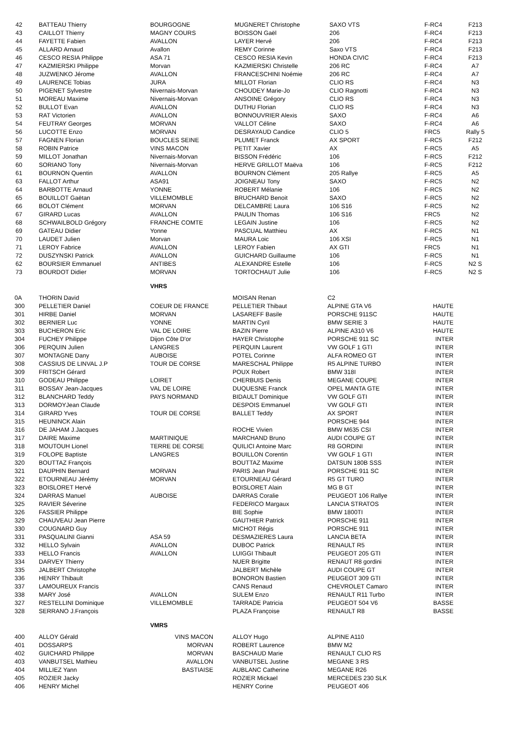| 42 | BATTEAU Thierry | BOURGOGNE | MUGNERET Christophe | SAXO VTS | F-RC4 | F213 |
| 43 | CAILLOT Thierry | MAGNY COURS | BOISSON Gaël | 206 | F-RC4 | F213 |
| 44 | FAYETTE Fabien | AVALLON | LAYER Hervé | 206 | F-RC4 | F213 |
| 45 | ALLARD Arnaud | Avallon | REMY Corinne | Saxo VTS | F-RC4 | F213 |
| 46 | CESCO RESIA Philippe | ASA 71 | CESCO RESIA Kevin | HONDA CIVIC | F-RC4 | F213 |
| 47 | KAZMIERSKI Philippe | Morvan | KAZMIERSKI Christelle | 206 RC | F-RC4 | A7 |
| 48 | JUZWENKO Jérome | AVALLON | FRANCESCHINI Noémie | 206 RC | F-RC4 | A7 |
| 49 | LAURENCE Tobias | JURA | MILLOT Florian | CLIO RS | F-RC4 | N3 |
| 50 | PIGENET Sylvestre | Nivernais-Morvan | CHOUDEY Marie-Jo | CLIO Ragnotti | F-RC4 | N3 |
| 51 | MOREAU Maxime | Nivernais-Morvan | ANSOINE Grégory | CLIO RS | F-RC4 | N3 |
| 52 | BULLOT Evan | AVALLON | DUTHU Florian | CLIO RS | F-RC4 | N3 |
| 53 | RAT Victorien | AVALLON | BONNOUVRIER Alexis | SAXO | F-RC4 | A6 |
| 54 | FEUTRAY Georges | MORVAN | VALLOT Céline | SAXO | F-RC4 | A6 |
| 56 | LUCOTTE Enzo | MORVAN | DESRAYAUD Candice | CLIO 5 | FRC5 | Rally 5 |
| 57 | FAGNEN Florian | BOUCLES SEINE | PLUMET Franck | AX SPORT | F-RC5 | F212 |
| 58 | ROBIN Patrice | VINS MACON | PETIT Xavier | AX | F-RC5 | A5 |
| 59 | MILLOT Jonathan | Nivernais-Morvan | BISSON Frédéric | 106 | F-RC5 | F212 |
| 60 | SORIANO Tony | Nivernais-Morvan | HERVE GRILLOT Maëva | 106 | F-RC5 | F212 |
| 61 | BOURNON Quentin | AVALLON | BOURNON Clément | 205 Rallye | F-RC5 | A5 |
| 63 | FALLOT Arthur | ASA91 | JOIGNEAU Tony | SAXO | F-RC5 | N2 |
| 64 | BARBOTTE Arnaud | YONNE | ROBERT Mélanie | 106 | F-RC5 | N2 |
| 65 | BOUILLOT Gaëtan | VILLEMOMBLE | BRUCHARD Benoit | SAXO | F-RC5 | N2 |
| 66 | BOLOT Clément | MORVAN | DELCAMBRE Laura | 106 S16 | F-RC5 | N2 |
| 67 | GIRARD Lucas | AVALLON | PAULIN Thomas | 106 S16 | FRC5 | N2 |
| 68 | SCHWAILBOLD Grégory | FRANCHE COMTE | LEGAIN Justine | 106 | F-RC5 | N2 |
| 69 | GATEAU Didier | Yonne | PASCUAL Matthieu | AX | F-RC5 | N1 |
| 70 | LAUDET Julien | Morvan | MAURA Loic | 106 XSI | F-RC5 | N1 |
| 71 | LEROY Fabrice | AVALLON | LEROY Fabien | AX GTI | FRC5 | N1 |
| 72 | DUSZYNSKI Patrick | AVALLON | GUICHARD Guillaume | 106 | F-RC5 | N1 |
| 62 | BOURSIER Emmanuel | ANTIBES | ALEXANDRE Estelle | 106 | F-RC5 | N2 S |
| 73 | BOURDOT Didier | MORVAN | TORTOCHAUT Julie | 106 | F-RC5 | N2 S |
| | | VHRS | | | |
| 0A | THORIN David | | MOISAN Renan | C2 | |
| 300 | PELLETIER Daniel | COEUR DE FRANCE | PELLETIER Thibaut | ALPINE GTA V6 | HAUTE |
| 301 | HIRBE Daniel | MORVAN | LASAREFF Basile | PORSCHE 911SC | HAUTE |
| 302 | BERNIER Luc | YONNE | MARTIN Cyril | BMW SERIE 3 | HAUTE |
| 303 | BUCHERON Eric | VAL DE LOIRE | BAZIN Pierre | ALPINE A310 V6 | HAUTE |
| 304 | FUCHEY Philippe | Dijon Côte D'or | HAYER Christophe | PORSCHE 911 SC | INTER |
| 306 | PERQUIN Julien | LANGRES | PERQUIN Laurent | VW GOLF 1 GTI | INTER |
| 307 | MONTAGNE Dany | AUBOISE | POTEL Corinne | ALFA ROMEO GT | INTER |
| 308 | CASSIUS DE LINVAL J.P | TOUR DE CORSE | MARESCHAL Philippe | R5 ALPINE TURBO | INTER |
| 309 | FRITSCH Gérard | | POUX Robert | BMW 318I | INTER |
| 310 | GODEAU Philippe | LOIRET | CHERBUIS Denis | MEGANE COUPE | INTER |
| 311 | BOSSAY Jean-Jacques | VAL DE LOIRE | DUQUESNE Franck | OPEL MANTA GTE | INTER |
| 312 | BLANCHARD Teddy | PAYS NORMAND | BIDAULT Dominique | VW GOLF GTI | INTER |
| 313 | DORMOYJean Claude | | DESPOIS Emmanuel | VW GOLF GTI | INTER |
| 314 | GIRARD Yves | TOUR DE CORSE | BALLET Teddy | AX SPORT | INTER |
| 315 | HEUNINCK Alain | | | PORSCHE 944 | INTER |
| 316 | DE JAHAM J.Jacques | | ROCHE Vivien | BMW M635 CSI | INTER |
| 317 | DAIRE Maxime | MARTINIQUE | MARCHAND Bruno | AUDI COUPE GT | INTER |
| 318 | MOUTOUH Lionel | TERRE DE CORSE | QUILICI Antoine Marc | R8 GORDINI | INTER |
| 319 | FOLOPE Baptiste | LANGRES | BOUILLON Corentin | VW GOLF 1 GTI | INTER |
| 320 | BOUTTAZ François | | BOUTTAZ Maxime | DATSUN 180B SSS | INTER |
| 321 | DAUPHIN Bernard | MORVAN | PARIS Jean Paul | PORSCHE 911 SC | INTER |
| 322 | ETOURNEAU Jérémy | MORVAN | ETOURNEAU Gérard | R5 GT TURO | INTER |
| 323 | BOISLORET Hervé | | BOISLORET Alain | MG B GT | INTER |
| 324 | DARRAS Manuel | AUBOISE | DARRAS Coralie | PEUGEOT 106 Rallye | INTER |
| 325 | RAVIER Séverine | | FEDERICO Margaux | LANCIA STRATOS | INTER |
| 326 | FASSIER Philippe | | BIE Sophie | BMW 1800TI | INTER |
| 329 | CHAUVEAU Jean Pierre | | GAUTHIER Patrick | PORSCHE 911 | INTER |
| 330 | COUGNARD Guy | | MICHOT Régis | PORSCHE 911 | INTER |
| 331 | PASQUALINI Gianni | ASA 59 | DESMAZIERES Laura | LANCIA BETA | INTER |
| 332 | HELLO Sylvain | AVALLON | DUBOC Patrick | RENAULT R5 | INTER |
| 333 | HELLO Francis | AVALLON | LUIGGI Thibault | PEUGEOT 205 GTI | INTER |
| 334 | DARVEY Thierry | | NUER Brigitte | RENAUT R8 gordini | INTER |
| 335 | JALBERT Christophe | | JALBERT Michèle | AUDI COUPE GT | INTER |
| 336 | HENRY Thibault | | BONORON Bastien | PEUGEOT 309 GTI | INTER |
| 337 | LAMOUREUX Francis | | CANS Renaud | CHEVROLET Camaro | INTER |
| 338 | MARY José | AVALLON | SULEM Enzo | RENAULT R11 Turbo | INTER |
| 327 | RESTELLINI Dominique | VILLEMOMBLE | TARRADE Patricia | PEUGEOT 504 V6 | BASSE |
| 328 | SERRANO J.François | | PLAZA Françoise | RENAULT R8 | BASSE |
| | | VMRS | | | |
| 400 | ALLOY Gérald | VINS MACON | ALLOY Hugo | ALPINE A110 | |
| 401 | DOSSARPS | MORVAN | ROBERT Laurence | BMW M2 | |
| 402 | GUICHARD Philippe | MORVAN | BASCHAUD Marie | RENAULT CLIO RS | |
| 403 | VANBUTSEL Mathieu | AVALLON | VANBUTSEL Justine | MEGANE 3 RS | |
| 404 | MILLIEZ Yann | BASTIAISE | AUBLANC Catherine | MEGANE R26 | |
| 405 | ROZIER Jacky | | ROZIER Mickael | MERCEDES 230 SLK | |
| 406 | HENRY Michel | | HENRY Corine | PEUGEOT 406 | |